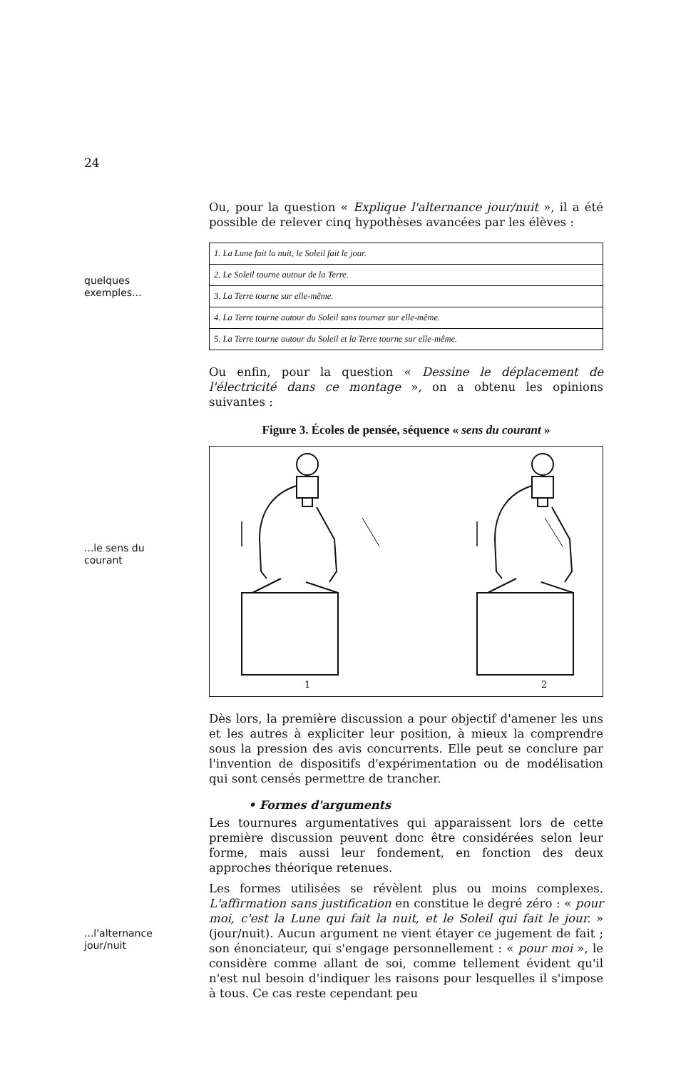24
Ou, pour la question « Explique l'alternance jour/nuit », il a été possible de relever cinq hypothèses avancées par les élèves :
quelques
exemples...
| 1. La Lune fait la nuit, le Soleil fait le jour. |
| 2. Le Soleil tourne autour de la Terre. |
| 3. La Terre tourne sur elle-même. |
| 4. La Terre tourne autour du Soleil sans tourner sur elle-même. |
| 5. La Terre tourne autour du Soleil et la Terre tourne sur elle-même. |
Ou enfin, pour la question « Dessine le déplacement de l'électricité dans ce montage », on a obtenu les opinions suivantes :
Figure 3. Écoles de pensée, séquence « sens du courant »
...le sens du
courant
1
2
Dès lors, la première discussion a pour objectif d'amener les uns et les autres à expliciter leur position, à mieux la comprendre sous la pression des avis concurrents. Elle peut se conclure par l'invention de dispositifs d'expérimentation ou de modélisation qui sont censés permettre de trancher.
• Formes d'arguments
Les tournures argumentatives qui apparaissent lors de cette première discussion peuvent donc être considérées selon leur forme, mais aussi leur fondement, en fonction des deux approches théorique retenues.
...l'alternance
jour/nuit
Les formes utilisées se révèlent plus ou moins complexes. L'affirmation sans justification en constitue le degré zéro : « pour moi, c'est la Lune qui fait la nuit, et le Soleil qui fait le jour. » (jour/nuit). Aucun argument ne vient étayer ce jugement de fait ; son énonciateur, qui s'engage personnellement : « pour moi », le considère comme allant de soi, comme tellement évident qu'il n'est nul besoin d'indiquer les raisons pour lesquelles il s'impose à tous. Ce cas reste cependant peu